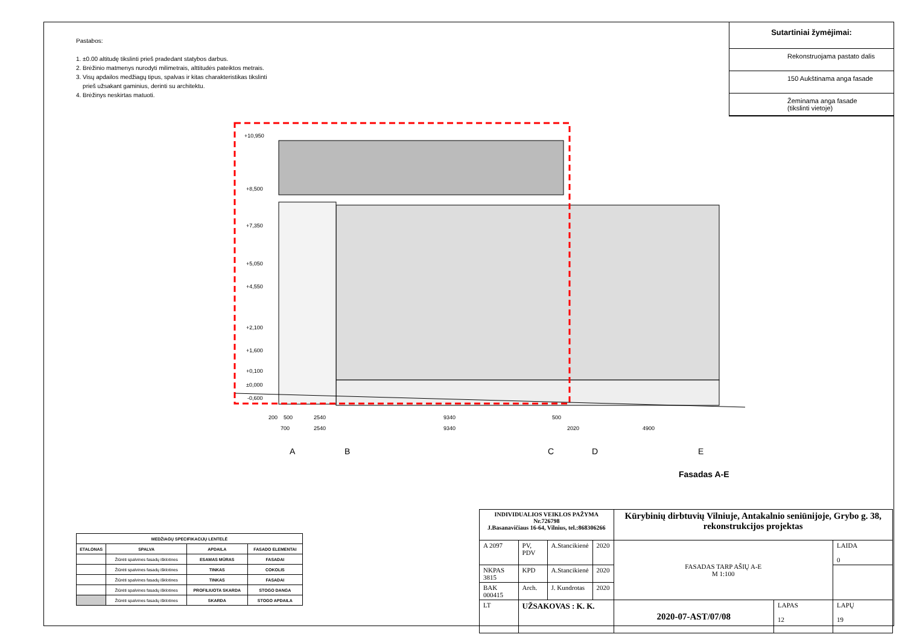Pastabos:
1. ±0.00 altitudę tikslinti prieš pradedant statybos darbus.
2. Brėžinio matmenys nurodyti milimetrais, alttitudės pateiktos metrais.
3. Visų apdailos medžiagų tipus, spalvas ir kitas charakteristikas tikslinti
prieš užsakant gaminius, derinti su architektu.
4. Brėžinys neskirtas matuoti.
Sutartiniai žymėjimai:
Rekonstruojama pastato dalis
150 Aukštinama anga fasade
Žeminama anga fasade
(tikslinti vietoje)
+10,950
+8,500
+7,350
+5,050
+4,550
+2,100
+1,600
+0,100
±0,000
-0,600
200
500
2540
9340
500
700
2540
9340
2020
4900
A
B
C
D
E
Fasadas A-E
| MEDŽIAGŲ SPECIFIKACIJŲ LENTELĖ | | | |
| --- | --- | --- | --- |
| ETALONAS | SPALVA | APDAILA | FASADO ELEMENTAI |
| | Žiūrėti spalvines fasadų išklotines | ESAMAS MŪRAS | FASADAI |
| | Žiūrėti spalvines fasadų išklotines | TINKAS | COKOLIS |
| | Žiūrėti spalvines fasadų išklotines | TINKAS | FASADAI |
| | Žiūrėti spalvines fasadų išklotines | PROFILIUOTA SKARDA | STOGO DANGA |
| | Žiūrėti spalvines fasadų išklotines | SKARDA | STOGO APDAILA |
| INDIVIDUALIOS VEIKLOS PAŽYMA Nr.726798 J.Basanavičiaus 16-64, Vilnius, tel.:868306266 | | | | Kūrybinių dirbtuvių Vilniuje, Antakalnio seniūnijoje, Grybo g. 38, rekonstrukcijos projektas | | |
| A 2097 | PV, PDV | A.Stancikienė | 2020 | FASADAS TARP AŠIŲ A-E M 1:100 | | LAIDA 0 |
| NKPAS 3815 | KPD | A.Stancikienė | 2020 | | | |
| BAK 000415 | Arch. | J. Kundrotas | 2020 | | | |
| LT | UŽSAKOVAS : K. K. | | | 2020-07-AST/07/08 | LAPAS 12 | LAPŲ 19 |